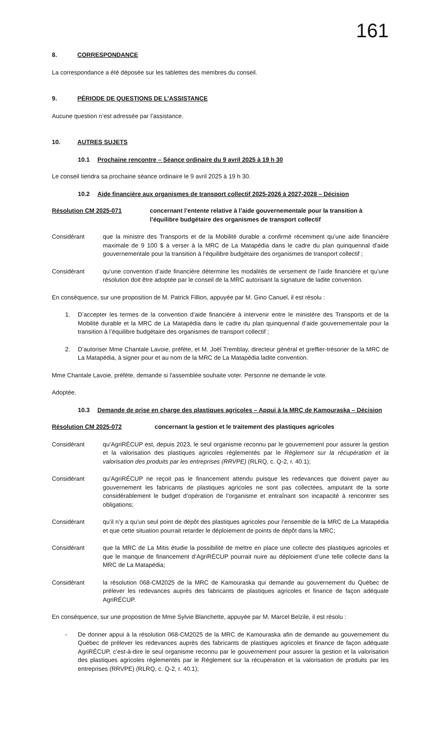161
8. CORRESPONDANCE
La correspondance a été déposée sur les tablettes des membres du conseil.
9. PÉRIODE DE QUESTIONS DE L’ASSISTANCE
Aucune question n’est adressée par l’assistance.
10. AUTRES SUJETS
10.1 Prochaine rencontre – Séance ordinaire du 9 avril 2025 à 19 h 30
Le conseil tiendra sa prochaine séance ordinaire le 9 avril 2025 à 19 h 30.
10.2 Aide financière aux organismes de transport collectif 2025-2026 à 2027-2028 – Décision
Résolution CM 2025-071 concernant l’entente relative à l’aide gouvernementale pour la transition à l’équilibre budgétaire des organismes de transport collectif
Considérant que la ministre des Transports et de la Mobilité durable a confirmé récemment qu’une aide financière maximale de 9 100 $ à verser à la MRC de La Matapédia dans le cadre du plan quinquennal d’aide gouvernementale pour la transition à l’équilibre budgétaire des organismes de transport collectif ;
Considérant qu’une convention d’aide financière détermine les modalités de versement de l’aide financière et qu’une résolution doit être adoptée par le conseil de la MRC autorisant la signature de ladite convention.
En conséquence, sur une proposition de M. Patrick Fillion, appuyée par M. Gino Canuel, il est résolu :
1. D’accepter les termes de la convention d’aide financière à intervenir entre le ministère des Transports et de la Mobilité durable et la MRC de La Matapédia dans le cadre du plan quinquennal d’aide gouvernementale pour la transition à l’équilibre budgétaire des organismes de transport collectif ;
2. D’autoriser Mme Chantale Lavoie, préfète, et M. Joël Tremblay, directeur général et greffier-trésorier de la MRC de La Matapédia, à signer pour et au nom de la MRC de La Matapédia ladite convention.
Mme Chantale Lavoie, préfète, demande si l'assemblée souhaite voter. Personne ne demande le vote.
Adoptée.
10.3 Demande de prise en charge des plastiques agricoles – Appui à la MRC de Kamouraska – Décision
Résolution CM 2025-072 concernant la gestion et le traitement des plastiques agricoles
Considérant qu’AgriRÉCUP est, depuis 2023, le seul organisme reconnu par le gouvernement pour assurer la gestion et la valorisation des plastiques agricoles réglementés par le Règlement sur la récupération et la valorisation des produits par les entreprises (RRVPE) (RLRQ, c. Q-2, r. 40.1);
Considérant qu’AgriRÉCUP ne reçoit pas le financement attendu puisque les redevances que doivent payer au gouvernement les fabricants de plastiques agricoles ne sont pas collectées, amputant de la sorte considérablement le budget d’opération de l’organisme et entraînant son incapacité à rencontrer ses obligations;
Considérant qu’il n’y a qu’un seul point de dépôt des plastiques agricoles pour l’ensemble de la MRC de La Matapédia et que cette situation pourrait retarder le déploiement de points de dépôt dans la MRC;
Considérant que la MRC de La Mitis étudie la possibilité de mettre en place une collecte des plastiques agricoles et que le manque de financement d’AgriRÉCUP pourrait nuire au déploiement d’une telle collecte dans la MRC de La Matapédia;
Considérant la résolution 068-CM2025 de la MRC de Kamouraska qui demande au gouvernement du Québec de prélever les redevances auprès des fabricants de plastiques agricoles et finance de façon adéquate AgriRÉCUP.
En conséquence, sur une proposition de Mme Sylvie Blanchette, appuyée par M. Marcel Belzile, il est résolu :
- De donner appui à la résolution 068-CM2025 de la MRC de Kamouraska afin de demande au gouvernement du Québec de prélever les redevances auprès des fabricants de plastiques agricoles et finance de façon adéquate AgriRÉCUP, c’est-à-dire le seul organisme reconnu par le gouvernement pour assurer la gestion et la valorisation des plastiques agricoles réglementés par le Règlement sur la récupération et la valorisation de produits par les entreprises (RRVPE) (RLRQ, c. Q-2, r. 40.1);